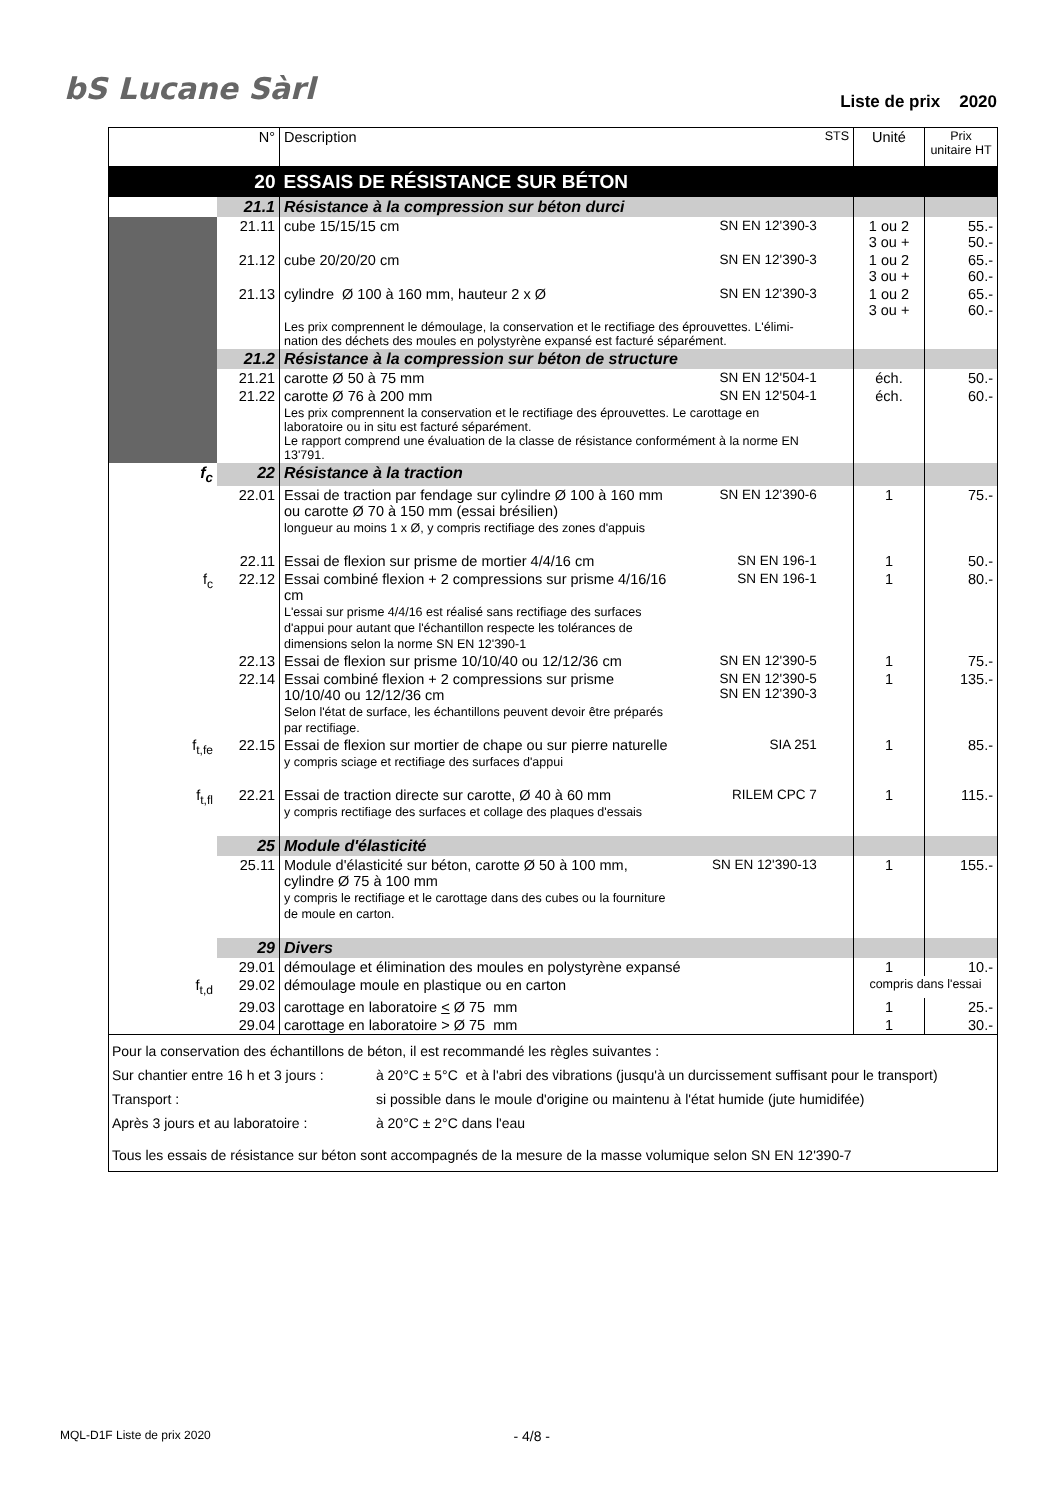bS Lucane Sàrl
Liste de prix 2020
| | N° | Description | | STS | Unité | Prix unitaire HT |
| | 20 | ESSAIS DE RÉSISTANCE SUR BÉTON | | | | |
| | 21.1 | Résistance à la compression sur béton durci | | | | |
| | 21.11 | cube 15/15/15 cm | SN EN 12'390-3 | | 1 ou 2 3 ou + | 55.- 50.- |
| | 21.12 | cube 20/20/20 cm | SN EN 12'390-3 | | 1 ou 2 3 ou + | 65.- 60.- |
| | 21.13 | cylindre Ø 100 à 160 mm, hauteur 2 x Ø | SN EN 12'390-3 | | 1 ou 2 3 ou + | 65.- 60.- |
| | | Les prix comprennent le démoulage, la conservation et le rectifiage des éprouvettes. L'élimi- nation des déchets des moules en polystyrène expansé est facturé séparément. | | | | |
| | 21.2 | Résistance à la compression sur béton de structure | | | | |
| | 21.21 | carotte Ø 50 à 75 mm | SN EN 12'504-1 | | éch. | 50.- |
| | 21.22 | carotte Ø 76 à 200 mm | SN EN 12'504-1 | | éch. | 60.- |
| | | Les prix comprennent la conservation et le rectifiage des éprouvettes. Le carottage en laboratoire ou in situ est facturé séparément. Le rapport comprend une évaluation de la classe de résistance conformément à la norme EN 13'791. | | | | |
| f<sub>c</sub> | 22 | Résistance à la traction | | | | |
| | 22.01 | Essai de traction par fendage sur cylindre Ø 100 à 160 mm ou carotte Ø 70 à 150 mm (essai brésilien) longueur au moins 1 x Ø, y compris rectifiage des zones d'appuis | SN EN 12'390-6 | | 1 | 75.- |
| | 22.11 | Essai de flexion sur prisme de mortier 4/4/16 cm | SN EN 196-1 | | 1 | 50.- |
| f<sub>c</sub> | 22.12 | Essai combiné flexion + 2 compressions sur prisme 4/16/16 cm L'essai sur prisme 4/4/16 est réalisé sans rectifiage des surfaces d'appui pour autant que l'échantillon respecte les tolérances de dimensions selon la norme SN EN 12'390-1 | SN EN 196-1 | | 1 | 80.- |
| | 22.13 | Essai de flexion sur prisme 10/10/40 ou 12/12/36 cm | SN EN 12'390-5 | | 1 | 75.- |
| | 22.14 | Essai combiné flexion + 2 compressions sur prisme 10/10/40 ou 12/12/36 cm Selon l'état de surface, les échantillons peuvent devoir être préparés par rectifiage. | SN EN 12'390-5 SN EN 12'390-3 | | 1 | 135.- |
| f<sub>t,fe</sub> | 22.15 | Essai de flexion sur mortier de chape ou sur pierre naturelle y compris sciage et rectifiage des surfaces d'appui | SIA 251 | | 1 | 85.- |
| f<sub>t,fl</sub> | 22.21 | Essai de traction directe sur carotte, Ø 40 à 60 mm y compris rectifiage des surfaces et collage des plaques d'essais | RILEM CPC 7 | | 1 | 115.- |
| | 25 | Module d'élasticité | | | | |
| | 25.11 | Module d'élasticité sur béton, carotte Ø 50 à 100 mm, cylindre Ø 75 à 100 mm y compris le rectifiage et le carottage dans des cubes ou la fourniture de moule en carton. | SN EN 12'390-13 | | 1 | 155.- |
| | 29 | Divers | | | | |
| | 29.01 | démoulage et élimination des moules en polystyrène expansé | | | 1 | 10.- |
| f<sub>t,d</sub> | 29.02 | démoulage moule en plastique ou en carton | | | compris dans l'essai | |
| | 29.03 | carottage en laboratoire < Ø 75 mm | | | 1 | 25.- |
| | 29.04 | carottage en laboratoire > Ø 75 mm | | | 1 | 30.- |
| Pour la conservation des échantillons de béton, il est recommandé les règles suivantes : Sur chantier entre 16 h et 3 jours : à 20°C ± 5°C et à l'abri des vibrations (jusqu'à un durcissement suffisant pour le transport) Transport : si possible dans le moule d'origine ou maintenu à l'état humide (jute humidifée) Après 3 jours et au laboratoire : à 20°C ± 2°C dans l'eau Tous les essais de résistance sur béton sont accompagnés de la mesure de la masse volumique selon SN EN 12'390-7 | | | | | | |
MQL-D1F Liste de prix 2020 - 4/8 -